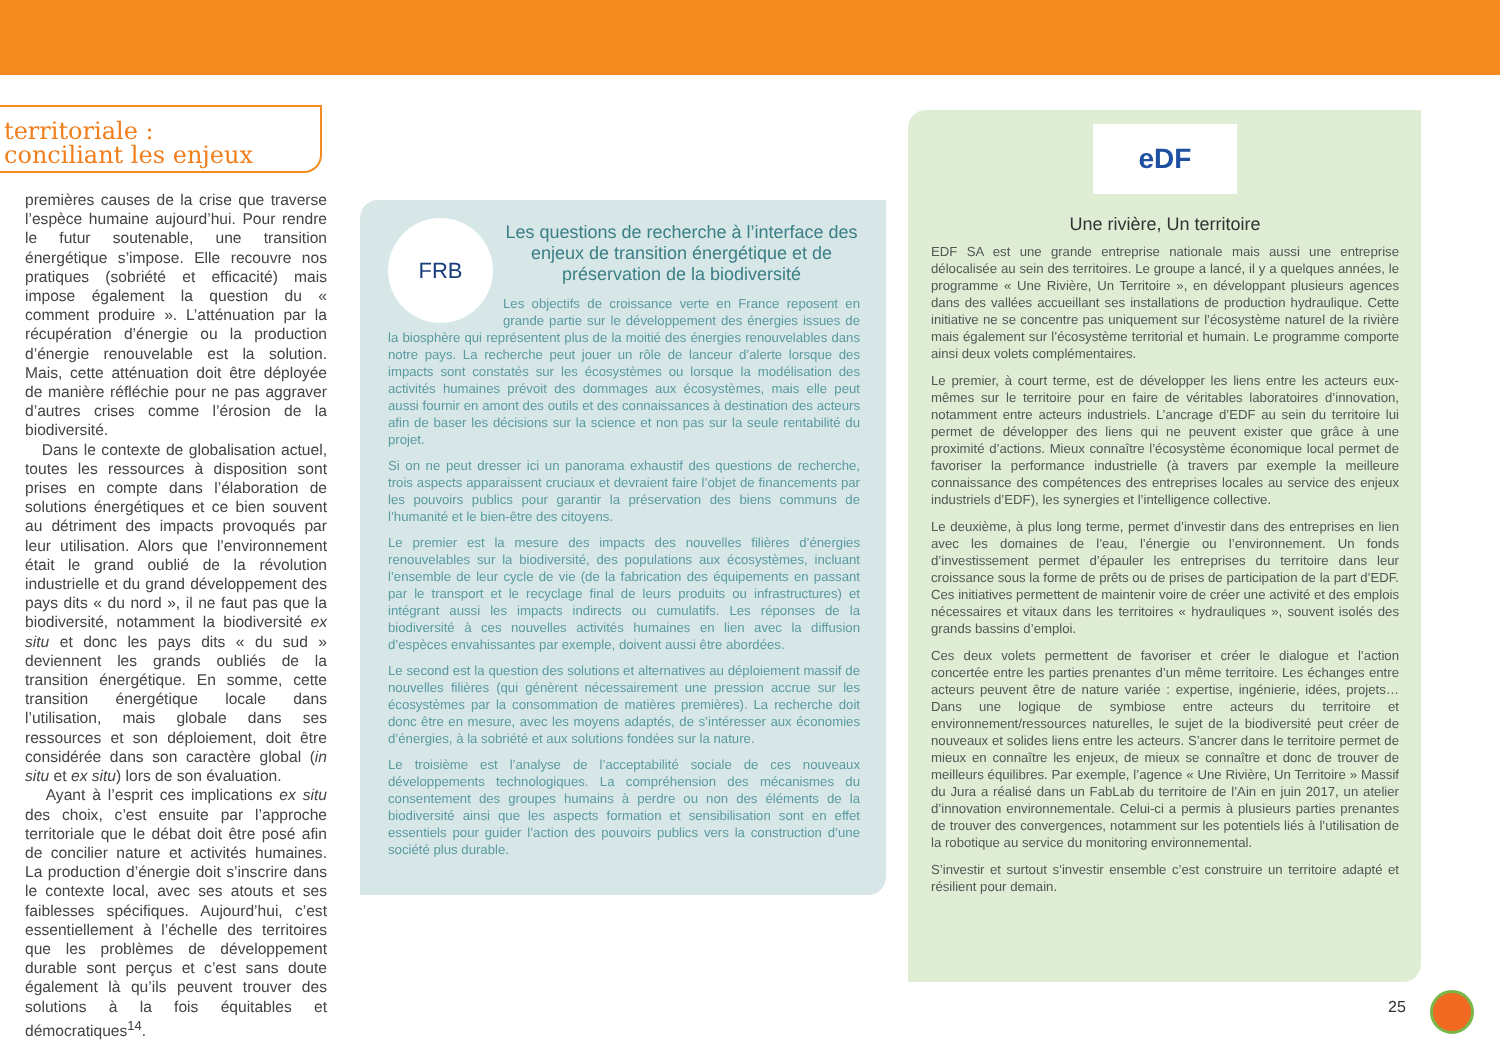territoriale :
conciliant les enjeux
premières causes de la crise que traverse l’espèce humaine aujourd’hui. Pour rendre le futur soutenable, une transition énergétique s’impose. Elle recouvre nos pratiques (sobriété et efficacité) mais impose également la question du « comment produire ». L’atténuation par la récupération d’énergie ou la production d’énergie renouvelable est la solution. Mais, cette atténuation doit être déployée de manière réfléchie pour ne pas aggraver d’autres crises comme l’érosion de la biodiversité.
Dans le contexte de globalisation actuel, toutes les ressources à disposition sont prises en compte dans l’élaboration de solutions énergétiques et ce bien souvent au détriment des impacts provoqués par leur utilisation. Alors que l’environnement était le grand oublié de la révolution industrielle et du grand développement des pays dits « du nord », il ne faut pas que la biodiversité, notamment la biodiversité ex situ et donc les pays dits « du sud » deviennent les grands oubliés de la transition énergétique. En somme, cette transition énergétique locale dans l’utilisation, mais globale dans ses ressources et son déploiement, doit être considérée dans son caractère global (in situ et ex situ) lors de son évaluation.
Ayant à l’esprit ces implications ex situ des choix, c’est ensuite par l’approche territoriale que le débat doit être posé afin de concilier nature et activités humaines. La production d’énergie doit s’inscrire dans le contexte local, avec ses atouts et ses faiblesses spécifiques. Aujourd’hui, c’est essentiellement à l’échelle des territoires que les problèmes de développement durable sont perçus et c’est sans doute également là qu’ils peuvent trouver des solutions à la fois équitables et démocratiques<sup>14</sup>.
FRB
Les questions de recherche à l’interface des enjeux de transition énergétique et de préservation de la biodiversité
Les objectifs de croissance verte en France reposent en grande partie sur le développement des énergies issues de la biosphère qui représentent plus de la moitié des énergies renouvelables dans notre pays. La recherche peut jouer un rôle de lanceur d’alerte lorsque des impacts sont constatés sur les écosystèmes ou lorsque la modélisation des activités humaines prévoit des dommages aux écosystèmes, mais elle peut aussi fournir en amont des outils et des connaissances à destination des acteurs afin de baser les décisions sur la science et non pas sur la seule rentabilité du projet.
Si on ne peut dresser ici un panorama exhaustif des questions de recherche, trois aspects apparaissent cruciaux et devraient faire l’objet de financements par les pouvoirs publics pour garantir la préservation des biens communs de l’humanité et le bien-être des citoyens.
Le premier est la mesure des impacts des nouvelles filières d’énergies renouvelables sur la biodiversité, des populations aux écosystèmes, incluant l’ensemble de leur cycle de vie (de la fabrication des équipements en passant par le transport et le recyclage final de leurs produits ou infrastructures) et intégrant aussi les impacts indirects ou cumulatifs. Les réponses de la biodiversité à ces nouvelles activités humaines en lien avec la diffusion d’espèces envahissantes par exemple, doivent aussi être abordées.
Le second est la question des solutions et alternatives au déploiement massif de nouvelles filières (qui génèrent nécessairement une pression accrue sur les écosystèmes par la consommation de matières premières). La recherche doit donc être en mesure, avec les moyens adaptés, de s’intéresser aux économies d’énergies, à la sobriété et aux solutions fondées sur la nature.
Le troisième est l’analyse de l’acceptabilité sociale de ces nouveaux développements technologiques. La compréhension des mécanismes du consentement des groupes humains à perdre ou non des éléments de la biodiversité ainsi que les aspects formation et sensibilisation sont en effet essentiels pour guider l’action des pouvoirs publics vers la construction d’une société plus durable.
eDF
Une rivière, Un territoire
EDF SA est une grande entreprise nationale mais aussi une entreprise délocalisée au sein des territoires. Le groupe a lancé, il y a quelques années, le programme « Une Rivière, Un Territoire », en développant plusieurs agences dans des vallées accueillant ses installations de production hydraulique. Cette initiative ne se concentre pas uniquement sur l’écosystème naturel de la rivière mais également sur l’écosystème territorial et humain. Le programme comporte ainsi deux volets complémentaires.
Le premier, à court terme, est de développer les liens entre les acteurs eux-mêmes sur le territoire pour en faire de véritables laboratoires d’innovation, notamment entre acteurs industriels. L’ancrage d’EDF au sein du territoire lui permet de développer des liens qui ne peuvent exister que grâce à une proximité d’actions. Mieux connaître l’écosystème économique local permet de favoriser la performance industrielle (à travers par exemple la meilleure connaissance des compétences des entreprises locales au service des enjeux industriels d’EDF), les synergies et l’intelligence collective.
Le deuxième, à plus long terme, permet d’investir dans des entreprises en lien avec les domaines de l’eau, l’énergie ou l’environnement. Un fonds d’investissement permet d’épauler les entreprises du territoire dans leur croissance sous la forme de prêts ou de prises de participation de la part d’EDF. Ces initiatives permettent de maintenir voire de créer une activité et des emplois nécessaires et vitaux dans les territoires « hydrauliques », souvent isolés des grands bassins d’emploi.
Ces deux volets permettent de favoriser et créer le dialogue et l’action concertée entre les parties prenantes d’un même territoire. Les échanges entre acteurs peuvent être de nature variée : expertise, ingénierie, idées, projets… Dans une logique de symbiose entre acteurs du territoire et environnement/ressources naturelles, le sujet de la biodiversité peut créer de nouveaux et solides liens entre les acteurs. S’ancrer dans le territoire permet de mieux en connaître les enjeux, de mieux se connaître et donc de trouver de meilleurs équilibres. Par exemple, l’agence « Une Rivière, Un Territoire » Massif du Jura a réalisé dans un FabLab du territoire de l’Ain en juin 2017, un atelier d’innovation environnementale. Celui-ci a permis à plusieurs parties prenantes de trouver des convergences, notamment sur les potentiels liés à l’utilisation de la robotique au service du monitoring environnemental.
S’investir et surtout s’investir ensemble c’est construire un territoire adapté et résilient pour demain.
25